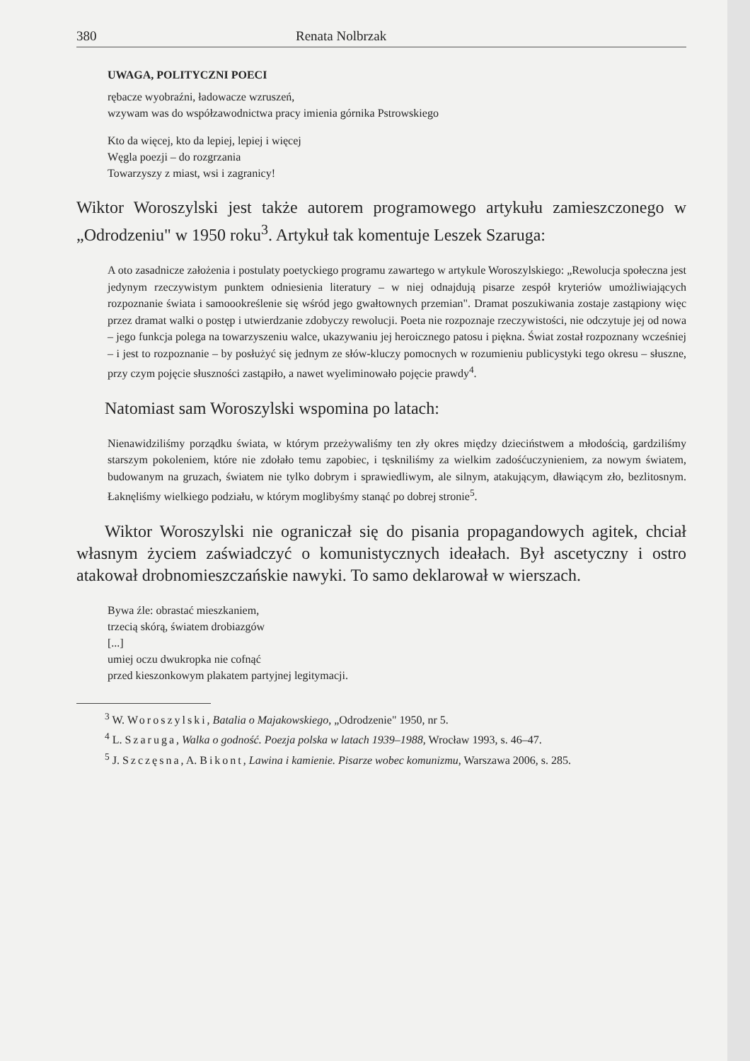380 Renata Nolbrzak
UWAGA, POLITYCZNI POECI
rębacze wyobraźni, ładowacze wzruszeń,
wzywam was do współzawodnictwa pracy imienia górnika Pstrowskiego
Kto da więcej, kto da lepiej, lepiej i więcej
Węgla poezji – do rozgrzania
Towarzyszy z miast, wsi i zagranicy!
Wiktor Woroszylski jest także autorem programowego artykułu zamieszczonego w „Odrodzeniu" w 1950 roku<sup>3</sup>. Artykuł tak komentuje Leszek Szaruga:
A oto zasadnicze założenia i postulaty poetyckiego programu zawartego w artykule Woroszylskiego: „Rewolucja społeczna jest jedynym rzeczywistym punktem odniesienia literatury – w niej odnajdują pisarze zespół kryteriów umożliwiających rozpoznanie świata i samoookreślenie się wśród jego gwałtownych przemian". Dramat poszukiwania zostaje zastąpiony więc przez dramat walki o postęp i utwierdzanie zdobyczy rewolucji. Poeta nie rozpoznaje rzeczywistości, nie odczytuje jej od nowa – jego funkcja polega na towarzyszeniu walce, ukazywaniu jej heroicznego patosu i piękna. Świat został rozpoznany wcześniej – i jest to rozpoznanie – by posłużyć się jednym ze słów-kluczy pomocnych w rozumieniu publicystyki tego okresu – słuszne, przy czym pojęcie słuszności zastąpiło, a nawet wyeliminowało pojęcie prawdy<sup>4</sup>.
Natomiast sam Woroszylski wspomina po latach:
Nienawidziliśmy porządku świata, w którym przeżywaliśmy ten zły okres między dzieciństwem a młodością, gardziliśmy starszym pokoleniem, które nie zdołało temu zapobiec, i tęskniliśmy za wielkim zadośćuczynieniem, za nowym światem, budowanym na gruzach, światem nie tylko dobrym i sprawiedliwym, ale silnym, atakującym, dławiącym zło, bezlitosnym. Łaknęliśmy wielkiego podziału, w którym moglibyśmy stanąć po dobrej stronie<sup>5</sup>.
Wiktor Woroszylski nie ograniczał się do pisania propagandowych agitek, chciał własnym życiem zaświadczyć o komunistycznych ideałach. Był ascetyczny i ostro atakował drobnomieszczańskie nawyki. To samo deklarował w wierszach.
Bywa źle: obrastać mieszkaniem,
trzecią skórą, światem drobiazgów
[...]
umiej oczu dwukropka nie cofnąć
przed kieszonkowym plakatem partyjnej legitymacji.
<sup>3</sup> W. Woroszylski, Batalia o Majakowskiego, „Odrodzenie" 1950, nr 5.
<sup>4</sup> L. Szaruga, Walka o godność. Poezja polska w latach 1939–1988, Wrocław 1993, s. 46–47.
<sup>5</sup> J. Szczęsna, A. Bikont, Lawina i kamienie. Pisarze wobec komunizmu, Warszawa 2006, s. 285.